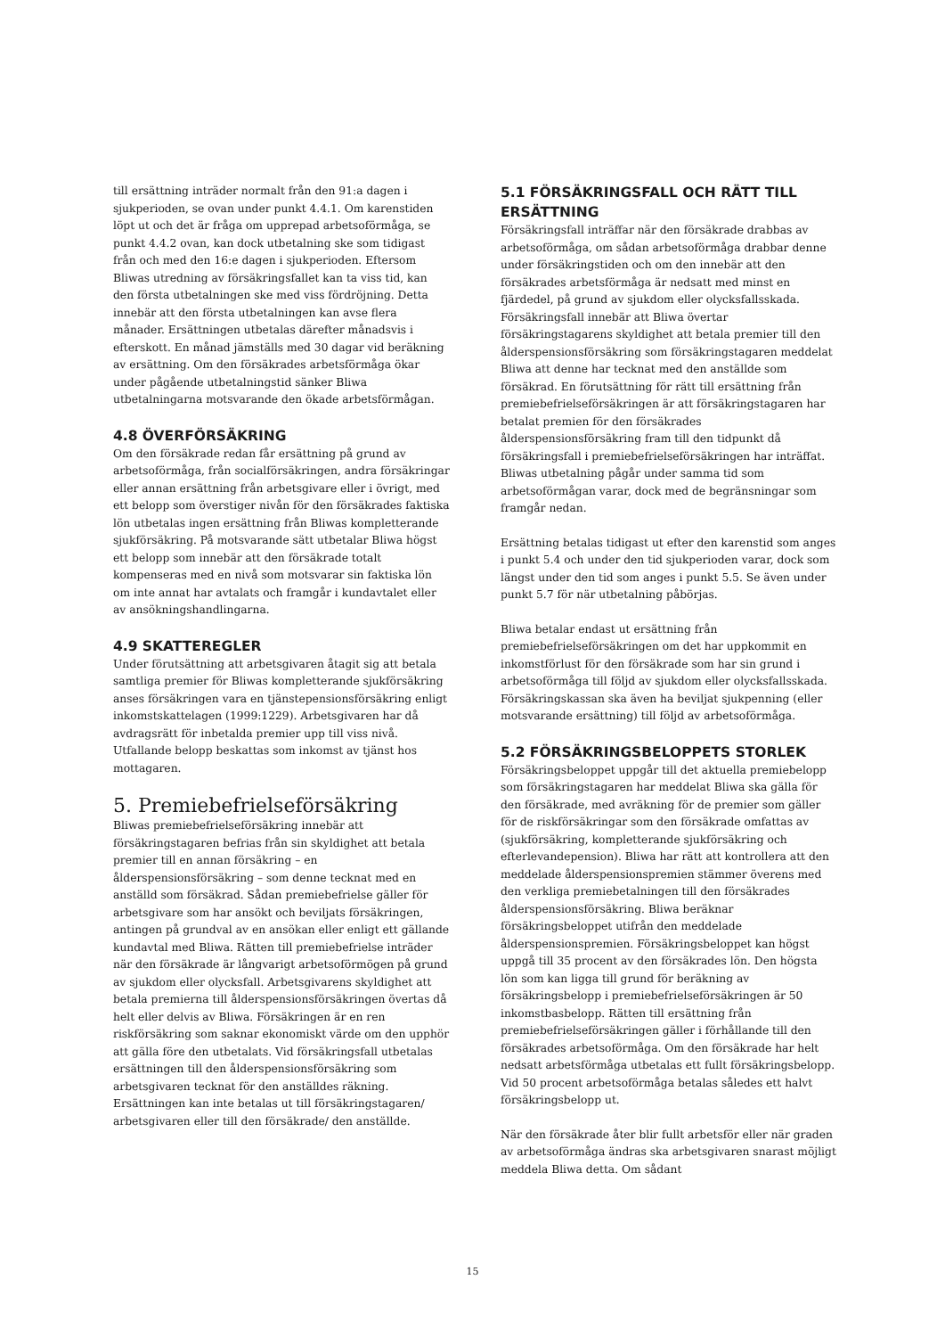till ersättning inträder normalt från den 91:a dagen i sjukperioden, se ovan under punkt 4.4.1. Om karenstiden löpt ut och det är fråga om upprepad arbetsoförmåga, se punkt 4.4.2 ovan, kan dock utbetalning ske som tidigast från och med den 16:e dagen i sjukperioden. Eftersom Bliwas utredning av försäkringsfallet kan ta viss tid, kan den första utbetalningen ske med viss fördröjning. Detta innebär att den första utbetalningen kan avse flera månader. Ersättningen utbetalas därefter månadsvis i efterskott. En månad jämställs med 30 dagar vid beräkning av ersättning. Om den försäkrades arbetsförmåga ökar under pågående utbetalningstid sänker Bliwa utbetalningarna motsvarande den ökade arbetsförmågan.
4.8 ÖVERFÖRSÄKRING
Om den försäkrade redan får ersättning på grund av arbetsoförmåga, från socialförsäkringen, andra försäkringar eller annan ersättning från arbetsgivare eller i övrigt, med ett belopp som överstiger nivån för den försäkrades faktiska lön utbetalas ingen ersättning från Bliwas kompletterande sjukförsäkring. På motsvarande sätt utbetalar Bliwa högst ett belopp som innebär att den försäkrade totalt kompenseras med en nivå som motsvarar sin faktiska lön om inte annat har avtalats och framgår i kundavtalet eller av ansökningshandlingarna.
4.9 SKATTEREGLER
Under förutsättning att arbetsgivaren åtagit sig att betala samtliga premier för Bliwas kompletterande sjukförsäkring anses försäkringen vara en tjänstepensionsförsäkring enligt inkomstskattelagen (1999:1229). Arbetsgivaren har då avdragsrätt för inbetalda premier upp till viss nivå. Utfallande belopp beskattas som inkomst av tjänst hos mottagaren.
5. Premiebefrielseförsäkring
Bliwas premiebefrielseförsäkring innebär att försäkringstagaren befrias från sin skyldighet att betala premier till en annan försäkring – en ålderspensionsförsäkring – som denne tecknat med en anställd som försäkrad. Sådan premiebefrielse gäller för arbetsgivare som har ansökt och beviljats försäkringen, antingen på grundval av en ansökan eller enligt ett gällande kundavtal med Bliwa. Rätten till premiebefrielse inträder när den försäkrade är långvarigt arbetsoförmögen på grund av sjukdom eller olycksfall. Arbetsgivarens skyldighet att betala premierna till ålderspensionsförsäkringen övertas då helt eller delvis av Bliwa. Försäkringen är en ren riskförsäkring som saknar ekonomiskt värde om den upphör att gälla före den utbetalats. Vid försäkringsfall utbetalas ersättningen till den ålderspensionsförsäkring som arbetsgivaren tecknat för den anställdes räkning. Ersättningen kan inte betalas ut till försäkringstagaren/ arbetsgivaren eller till den försäkrade/ den anställde.
5.1 FÖRSÄKRINGSFALL OCH RÄTT TILL ERSÄTTNING
Försäkringsfall inträffar när den försäkrade drabbas av arbetsoförmåga, om sådan arbetsoförmåga drabbar denne under försäkringstiden och om den innebär att den försäkrades arbetsförmåga är nedsatt med minst en fjärdedel, på grund av sjukdom eller olycksfallsskada. Försäkringsfall innebär att Bliwa övertar försäkringstagarens skyldighet att betala premier till den ålderspensionsförsäkring som försäkringstagaren meddelat Bliwa att denne har tecknat med den anställde som försäkrad. En förutsättning för rätt till ersättning från premiebefrielseförsäkringen är att försäkringstagaren har betalat premien för den försäkrades ålderspensionsförsäkring fram till den tidpunkt då försäkringsfall i premiebefrielseförsäkringen har inträffat. Bliwas utbetalning pågår under samma tid som arbetsoförmågan varar, dock med de begränsningar som framgår nedan.
Ersättning betalas tidigast ut efter den karenstid som anges i punkt 5.4 och under den tid sjukperioden varar, dock som längst under den tid som anges i punkt 5.5. Se även under punkt 5.7 för när utbetalning påbörjas.
Bliwa betalar endast ut ersättning från premiebefrielseförsäkringen om det har uppkommit en inkomstförlust för den försäkrade som har sin grund i arbetsoförmåga till följd av sjukdom eller olycksfallsskada. Försäkringskassan ska även ha beviljat sjukpenning (eller motsvarande ersättning) till följd av arbetsoförmåga.
5.2 FÖRSÄKRINGSBELOPPETS STORLEK
Försäkringsbeloppet uppgår till det aktuella premiebelopp som försäkringstagaren har meddelat Bliwa ska gälla för den försäkrade, med avräkning för de premier som gäller för de riskförsäkringar som den försäkrade omfattas av (sjukförsäkring, kompletterande sjukförsäkring och efterlevandepension). Bliwa har rätt att kontrollera att den meddelade ålderspensionspremien stämmer överens med den verkliga premiebetalningen till den försäkrades ålderspensionsförsäkring. Bliwa beräknar försäkringsbeloppet utifrån den meddelade ålderspensionspremien. Försäkringsbeloppet kan högst uppgå till 35 procent av den försäkrades lön. Den högsta lön som kan ligga till grund för beräkning av försäkringsbelopp i premiebefrielseförsäkringen är 50 inkomstbasbelopp. Rätten till ersättning från premiebefrielseförsäkringen gäller i förhållande till den försäkrades arbetsoförmåga. Om den försäkrade har helt nedsatt arbetsförmåga utbetalas ett fullt försäkringsbelopp. Vid 50 procent arbetsoförmåga betalas således ett halvt försäkringsbelopp ut.
När den försäkrade åter blir fullt arbetsför eller när graden av arbetsoförmåga ändras ska arbetsgivaren snarast möjligt meddela Bliwa detta. Om sådant
15